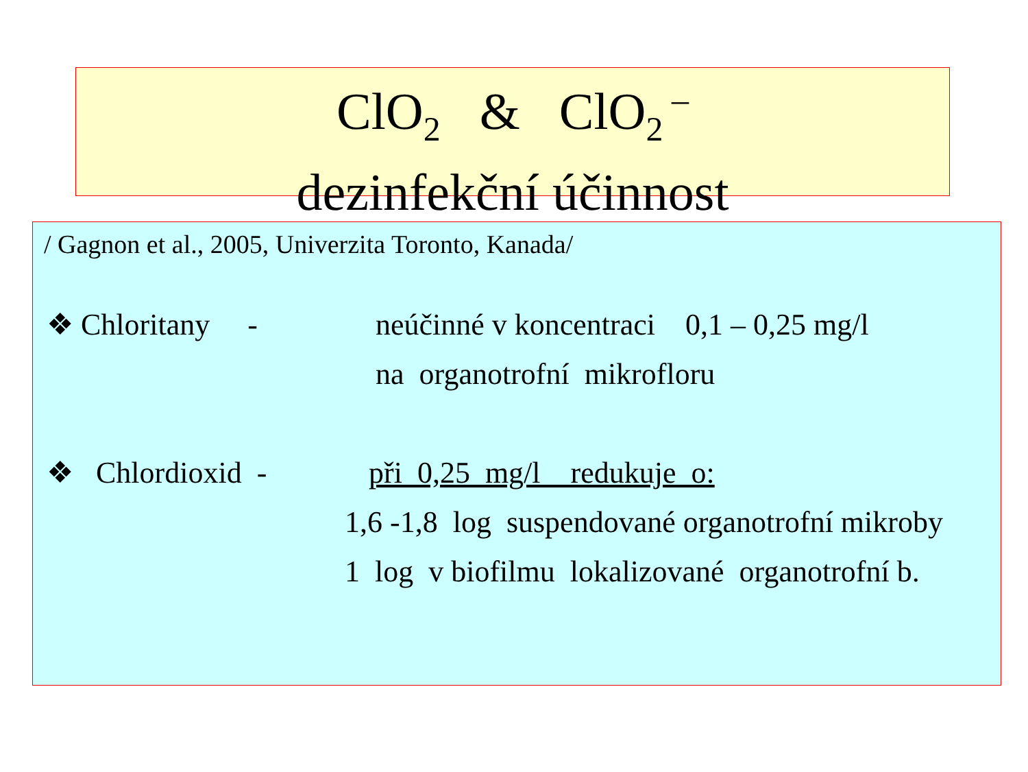ClO<sub>2</sub> & ClO<sub>2</sub><sup>–</sup>
dezinfekční účinnost
/ Gagnon et al., 2005, Univerzita Toronto, Kanada/
❖ Chloritany - neúčinné v koncentraci 0,1 – 0,25 mg/l
na organotrofní mikrofloru
❖ Chlordioxid - při 0,25 mg/l redukuje o:
1,6 -1,8 log suspendované organotrofní mikroby
1 log v biofilmu lokalizované organotrofní b.